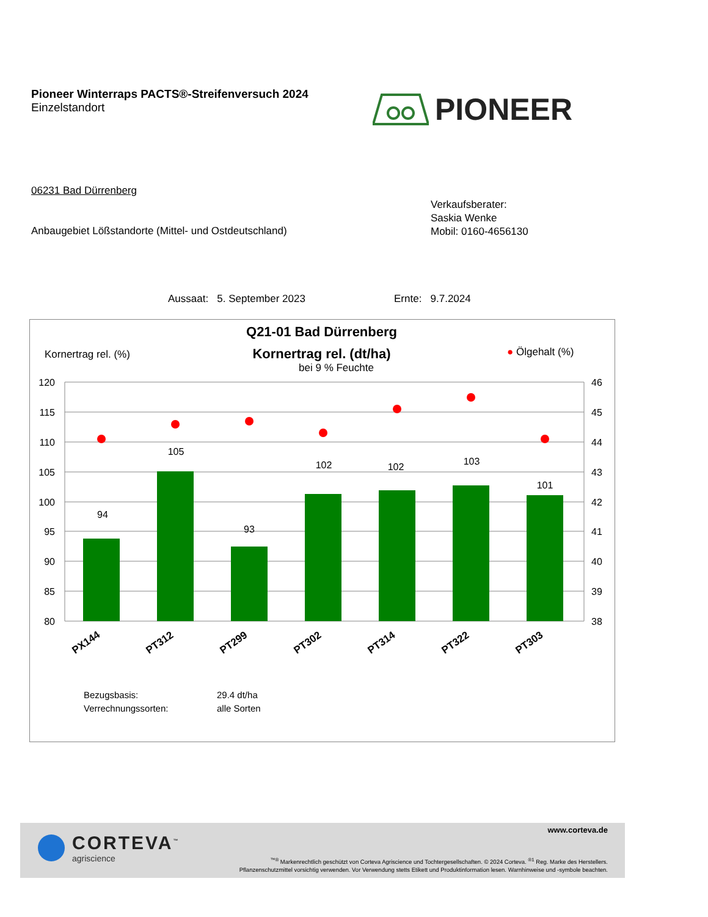Pioneer Winterraps PACTS®-Streifenversuch 2024
Einzelstandort
PIONEER
06231 Bad Dürrenberg
Verkaufsberater:
Saskia Wenke
Mobil: 0160-4656130
Anbaugebiet Lößstandorte (Mittel- und Ostdeutschland)
Aussaat: 5. September 2023 Ernte: 9.7.2024
Q21-01 Bad Dürrenberg
Kornertrag rel. (dt/ha)
bei 9 % Feuchte
Kornertrag rel. (%) ● Ölgehalt (%)
120
115
110
105
100
95
90
85
80
46
45
44
43
42
41
40
39
38
94
105
93
102
102
103
101
PX144
PT312
PT299
PT302
PT314
PT322
PT303
Bezugsbasis: 29.4 dt/ha Verrechnungssorten: alle Sorten
CORTEVA<sup>™</sup>
agriscience
www.corteva.de
<sup>™®</sup> Markenrechtlich geschützt von Corteva Agriscience und Tochtergesellschaften. © 2024 Corteva. <sup>®1</sup> Reg. Marke des Herstellers.
Pflanzenschutzmittel vorsichtig verwenden. Vor Verwendung stetts Etikett und Produktinformation lesen. Warnhinweise und -symbole beachten.